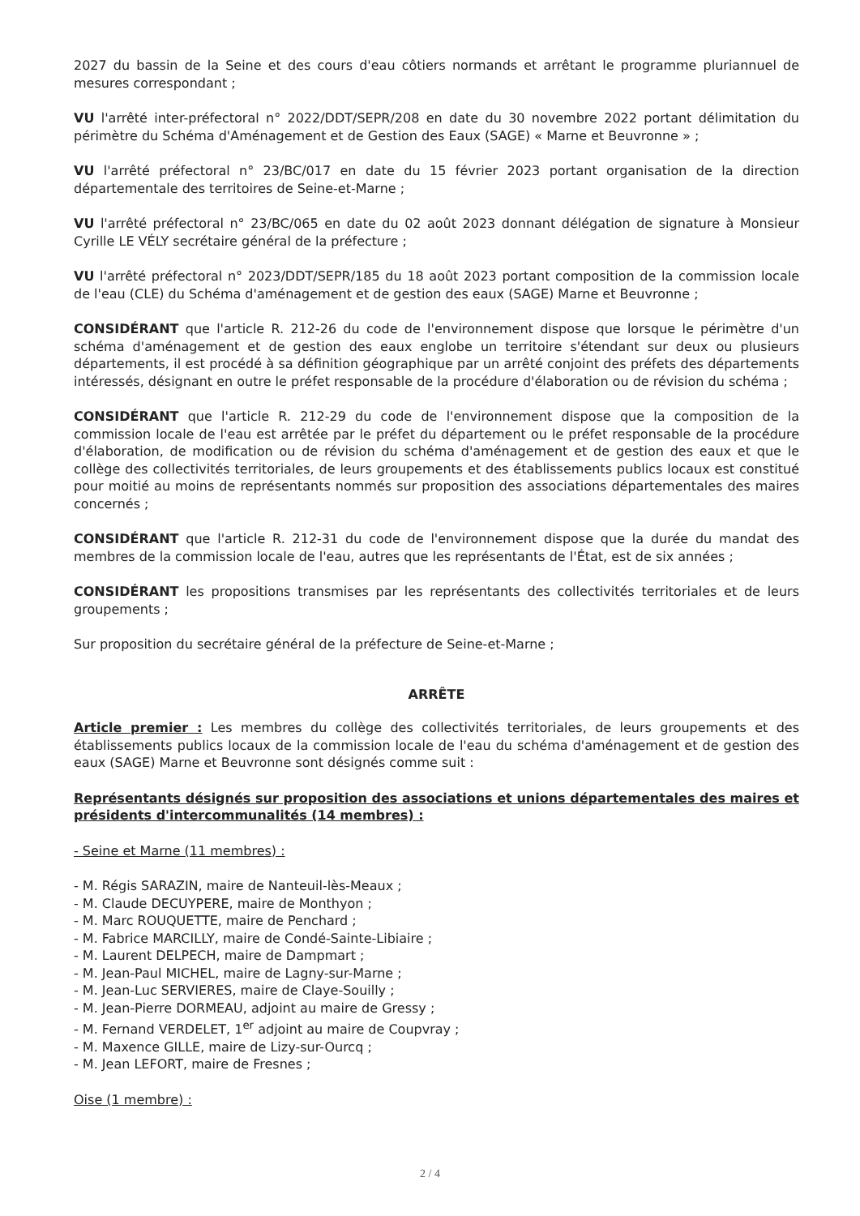2027 du bassin de la Seine et des cours d'eau côtiers normands et arrêtant le programme pluriannuel de mesures correspondant ;
VU l'arrêté inter-préfectoral n° 2022/DDT/SEPR/208 en date du 30 novembre 2022 portant délimitation du périmètre du Schéma d'Aménagement et de Gestion des Eaux (SAGE) « Marne et Beuvronne » ;
VU l'arrêté préfectoral n° 23/BC/017 en date du 15 février 2023 portant organisation de la direction départementale des territoires de Seine-et-Marne ;
VU l'arrêté préfectoral n° 23/BC/065 en date du 02 août 2023 donnant délégation de signature à Monsieur Cyrille LE VÉLY secrétaire général de la préfecture ;
VU l'arrêté préfectoral n° 2023/DDT/SEPR/185 du 18 août 2023 portant composition de la commission locale de l'eau (CLE) du Schéma d'aménagement et de gestion des eaux (SAGE) Marne et Beuvronne ;
CONSIDÉRANT que l'article R. 212-26 du code de l'environnement dispose que lorsque le périmètre d'un schéma d'aménagement et de gestion des eaux englobe un territoire s'étendant sur deux ou plusieurs départements, il est procédé à sa définition géographique par un arrêté conjoint des préfets des départements intéressés, désignant en outre le préfet responsable de la procédure d'élaboration ou de révision du schéma ;
CONSIDÉRANT que l'article R. 212-29 du code de l'environnement dispose que la composition de la commission locale de l'eau est arrêtée par le préfet du département ou le préfet responsable de la procédure d'élaboration, de modification ou de révision du schéma d'aménagement et de gestion des eaux et que le collège des collectivités territoriales, de leurs groupements et des établissements publics locaux est constitué pour moitié au moins de représentants nommés sur proposition des associations départementales des maires concernés ;
CONSIDÉRANT que l'article R. 212-31 du code de l'environnement dispose que la durée du mandat des membres de la commission locale de l'eau, autres que les représentants de l'État, est de six années ;
CONSIDÉRANT les propositions transmises par les représentants des collectivités territoriales et de leurs groupements ;
Sur proposition du secrétaire général de la préfecture de Seine-et-Marne ;
ARRÊTE
Article premier : Les membres du collège des collectivités territoriales, de leurs groupements et des établissements publics locaux de la commission locale de l'eau du schéma d'aménagement et de gestion des eaux (SAGE) Marne et Beuvronne sont désignés comme suit :
Représentants désignés sur proposition des associations et unions départementales des maires et présidents d'intercommunalités (14 membres) :
- Seine et Marne (11 membres) :
- M. Régis SARAZIN, maire de Nanteuil-lès-Meaux ;
- M. Claude DECUYPERE, maire de Monthyon ;
- M. Marc ROUQUETTE, maire de Penchard ;
- M. Fabrice MARCILLY, maire de Condé-Sainte-Libiaire ;
- M. Laurent DELPECH, maire de Dampmart ;
- M. Jean-Paul MICHEL, maire de Lagny-sur-Marne ;
- M. Jean-Luc SERVIERES, maire de Claye-Souilly ;
- M. Jean-Pierre DORMEAU, adjoint au maire de Gressy ;
- M. Fernand VERDELET, 1<sup>er</sup> adjoint au maire de Coupvray ;
- M. Maxence GILLE, maire de Lizy-sur-Ourcq ;
- M. Jean LEFORT, maire de Fresnes ;
Oise (1 membre) :
2 / 4